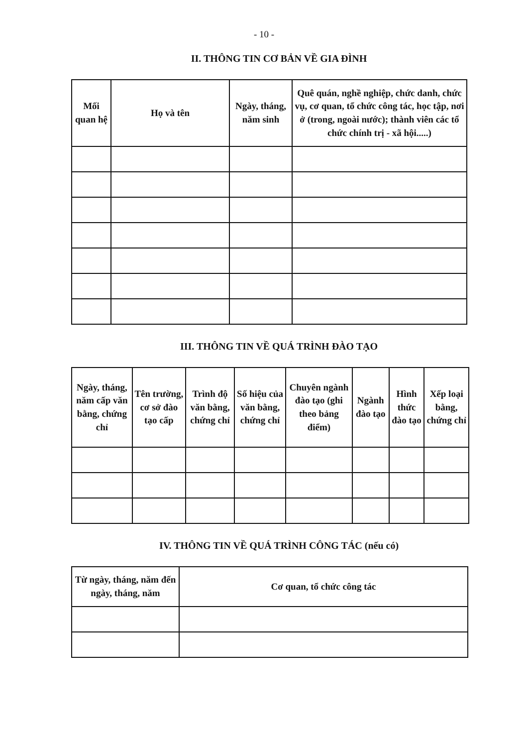- 10 -
II. THÔNG TIN CƠ BẢN VỀ GIA ĐÌNH
| Mối quan hệ | Họ và tên | Ngày, tháng, năm sinh | Quê quán, nghề nghiệp, chức danh, chức vụ, cơ quan, tổ chức công tác, học tập, nơi ở (trong, ngoài nước); thành viên các tổ chức chính trị - xã hội.....) |
| --- | --- | --- | --- |
III. THÔNG TIN VỀ QUÁ TRÌNH ĐÀO TẠO
| Ngày, tháng, năm cấp văn bằng, chứng chỉ | Tên trường, cơ sở đào tạo cấp | Trình độ văn bằng, chứng chỉ | Số hiệu của văn bằng, chứng chỉ | Chuyên ngành đào tạo (ghi theo bảng điểm) | Ngành đào tạo | Hình thức đào tạo | Xếp loại bằng, chứng chỉ |
| --- | --- | --- | --- | --- | --- | --- | --- |
IV. THÔNG TIN VỀ QUÁ TRÌNH CÔNG TÁC (nếu có)
| Từ ngày, tháng, năm đến ngày, tháng, năm | Cơ quan, tổ chức công tác |
| --- | --- |